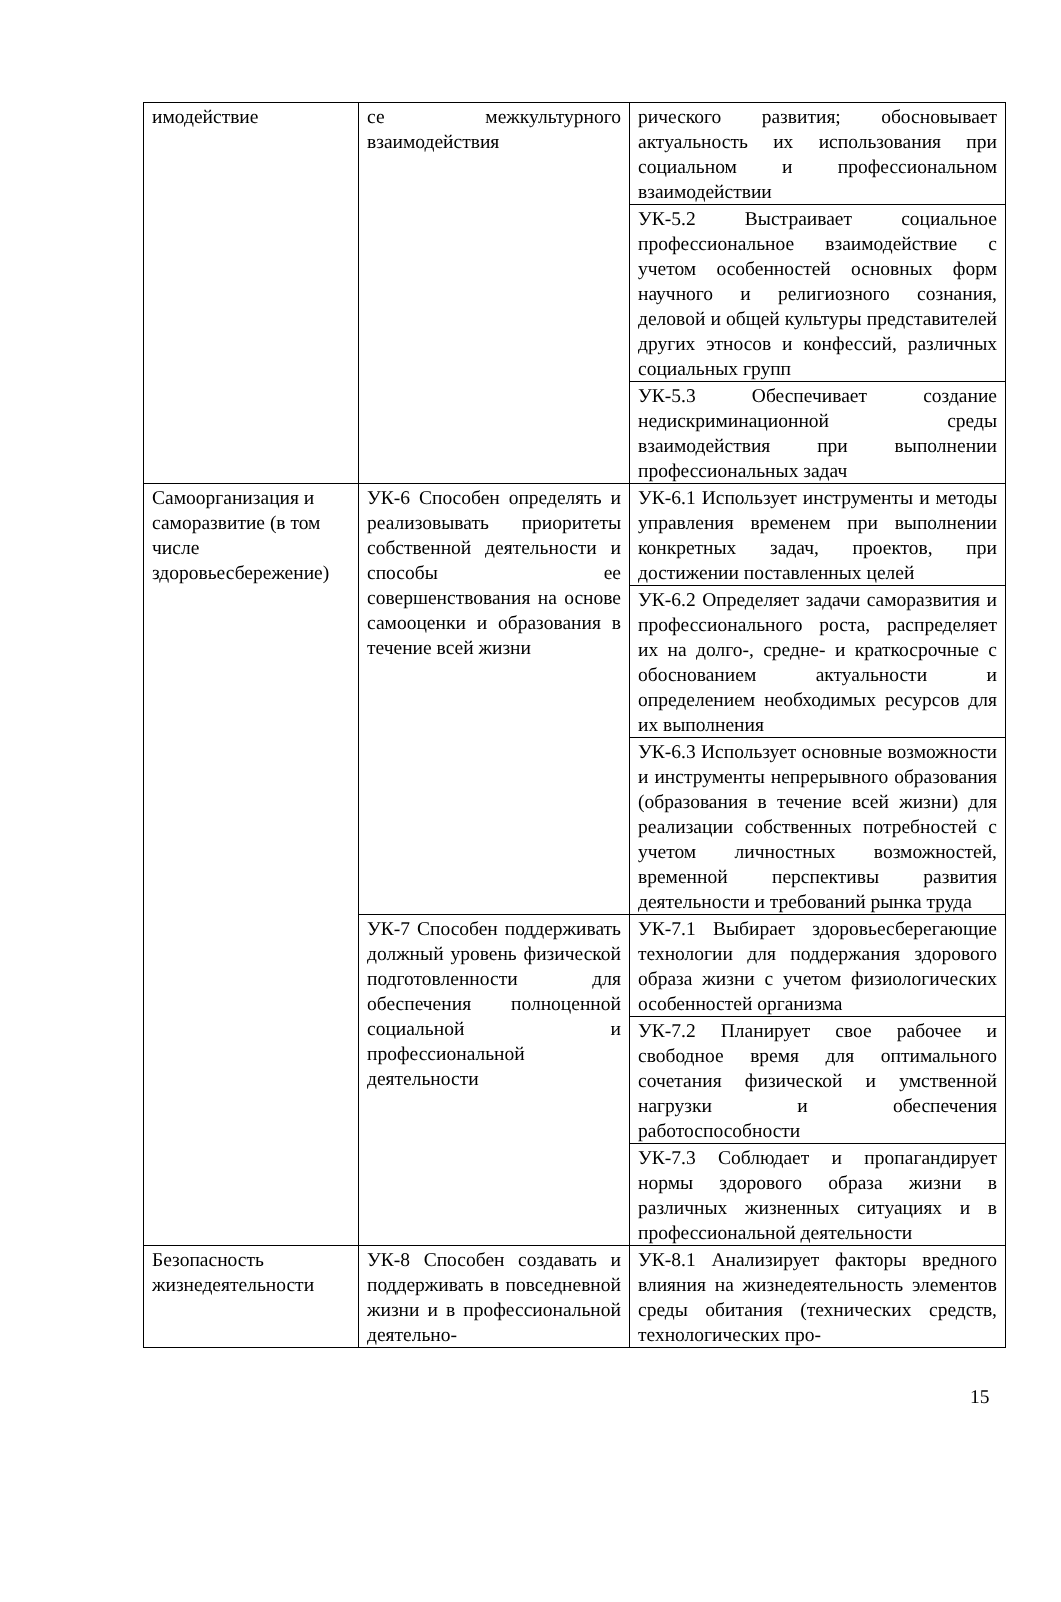| имодействие | се межкультурного взаимодействия | рического развития; обосновывает актуальность их использования при социальном и профессиональном взаимодействии |
| | | УК-5.2 Выстраивает социальное профессиональное взаимодействие с учетом особенностей основных форм научного и религиозного сознания, деловой и общей культуры представителей других этносов и конфессий, различных социальных групп |
| | | УК-5.3 Обеспечивает создание недискриминационной среды взаимодействия при выполнении профессиональных задач |
| Самоорганизация и саморазвитие (в том числе здоровьесбережение) | УК-6 Способен определять и реализовывать приоритеты собственной деятельности и способы ее совершенствования на основе самооценки и образования в течение всей жизни | УК-6.1 Использует инструменты и методы управления временем при выполнении конкретных задач, проектов, при достижении поставленных целей |
| | | УК-6.2 Определяет задачи саморазвития и профессионального роста, распределяет их на долго-, средне- и краткосрочные с обоснованием актуальности и определением необходимых ресурсов для их выполнения |
| | | УК-6.3 Использует основные возможности и инструменты непрерывного образования (образования в течение всей жизни) для реализации собственных потребностей с учетом личностных возможностей, временной перспективы развития деятельности и требований рынка труда |
| | УК-7 Способен поддерживать должный уровень физической подготовленности для обеспечения полноценной социальной и профессиональной деятельности | УК-7.1 Выбирает здоровьесберегающие технологии для поддержания здорового образа жизни с учетом физиологических особенностей организма |
| | | УК-7.2 Планирует свое рабочее и свободное время для оптимального сочетания физической и умственной нагрузки и обеспечения работоспособности |
| | | УК-7.3 Соблюдает и пропагандирует нормы здорового образа жизни в различных жизненных ситуациях и в профессиональной деятельности |
| Безопасность жизнедеятельности | УК-8 Способен создавать и поддерживать в повседневной жизни и в профессиональной деятельно- | УК-8.1 Анализирует факторы вредного влияния на жизнедеятельность элементов среды обитания (технических средств, технологических про- |
15